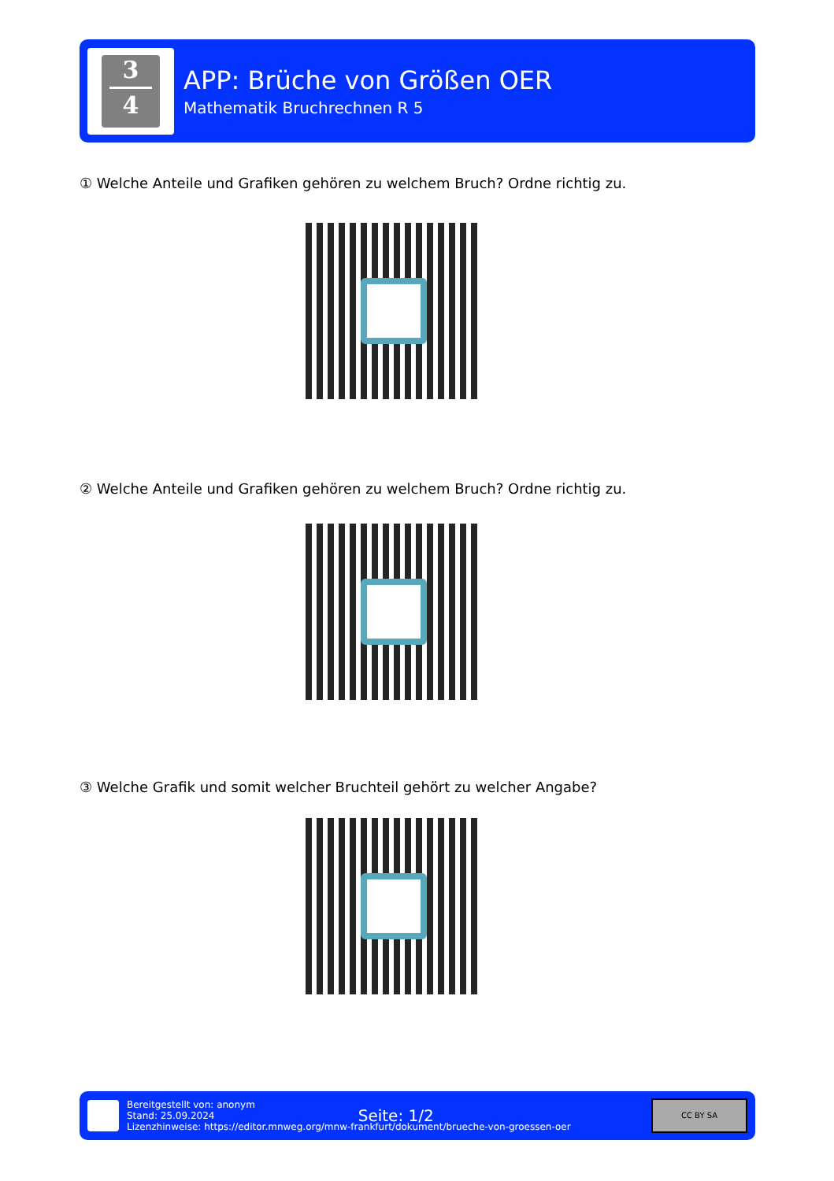3
4
APP: Brüche von Größen OER
Mathematik Bruchrechnen R 5
① Welche Anteile und Grafiken gehören zu welchem Bruch? Ordne richtig zu.
② Welche Anteile und Grafiken gehören zu welchem Bruch? Ordne richtig zu.
③ Welche Grafik und somit welcher Bruchteil gehört zu welcher Angabe?
Bereitgestellt von: anonym
Stand: 25.09.2024
Lizenzhinweise: https://editor.mnweg.org/mnw-frankfurt/dokument/brueche-von-groessen-oer
Seite: 1/2
CC BY SA